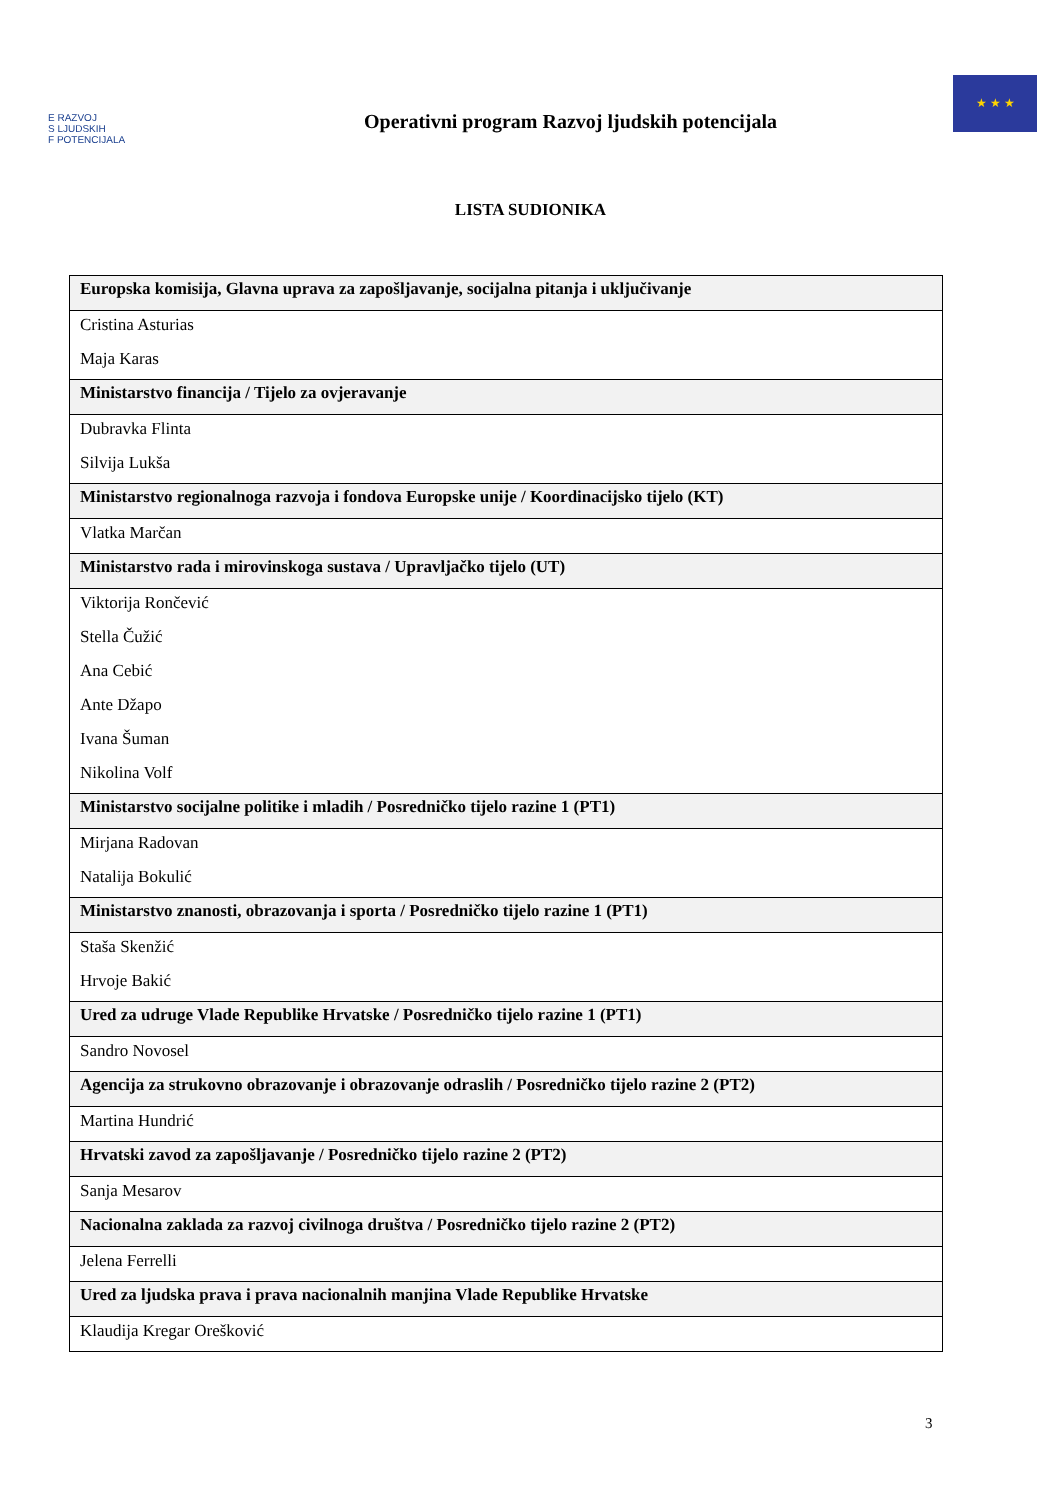E RAZVOJ
S LJUDSKIH
F POTENCIJALA
Operativni program Razvoj ljudskih potencijala
★ ★ ★
LISTA SUDIONIKA
| Europska komisija, Glavna uprava za zapošljavanje, socijalna pitanja i uključivanje |
| --- |
| Cristina Asturias |
| Maja Karas |
| Ministarstvo financija / Tijelo za ovjeravanje |
| Dubravka Flinta |
| Silvija Lukša |
| Ministarstvo regionalnoga razvoja i fondova Europske unije / Koordinacijsko tijelo (KT) |
| Vlatka Marčan |
| Ministarstvo rada i mirovinskoga sustava / Upravljačko tijelo (UT) |
| Viktorija Rončević |
| Stella Čužić |
| Ana Cebić |
| Ante Džapo |
| Ivana Šuman |
| Nikolina Volf |
| Ministarstvo socijalne politike i mladih / Posredničko tijelo razine 1 (PT1) |
| Mirjana Radovan |
| Natalija Bokulić |
| Ministarstvo znanosti, obrazovanja i sporta / Posredničko tijelo razine 1 (PT1) |
| Staša Skenžić |
| Hrvoje Bakić |
| Ured za udruge Vlade Republike Hrvatske / Posredničko tijelo razine 1 (PT1) |
| Sandro Novosel |
| Agencija za strukovno obrazovanje i obrazovanje odraslih / Posredničko tijelo razine 2 (PT2) |
| Martina Hundrić |
| Hrvatski zavod za zapošljavanje / Posredničko tijelo razine 2 (PT2) |
| Sanja Mesarov |
| Nacionalna zaklada za razvoj civilnoga društva / Posredničko tijelo razine 2 (PT2) |
| Jelena Ferrelli |
| Ured za ljudska prava i prava nacionalnih manjina Vlade Republike Hrvatske |
| Klaudija Kregar Orešković |
3